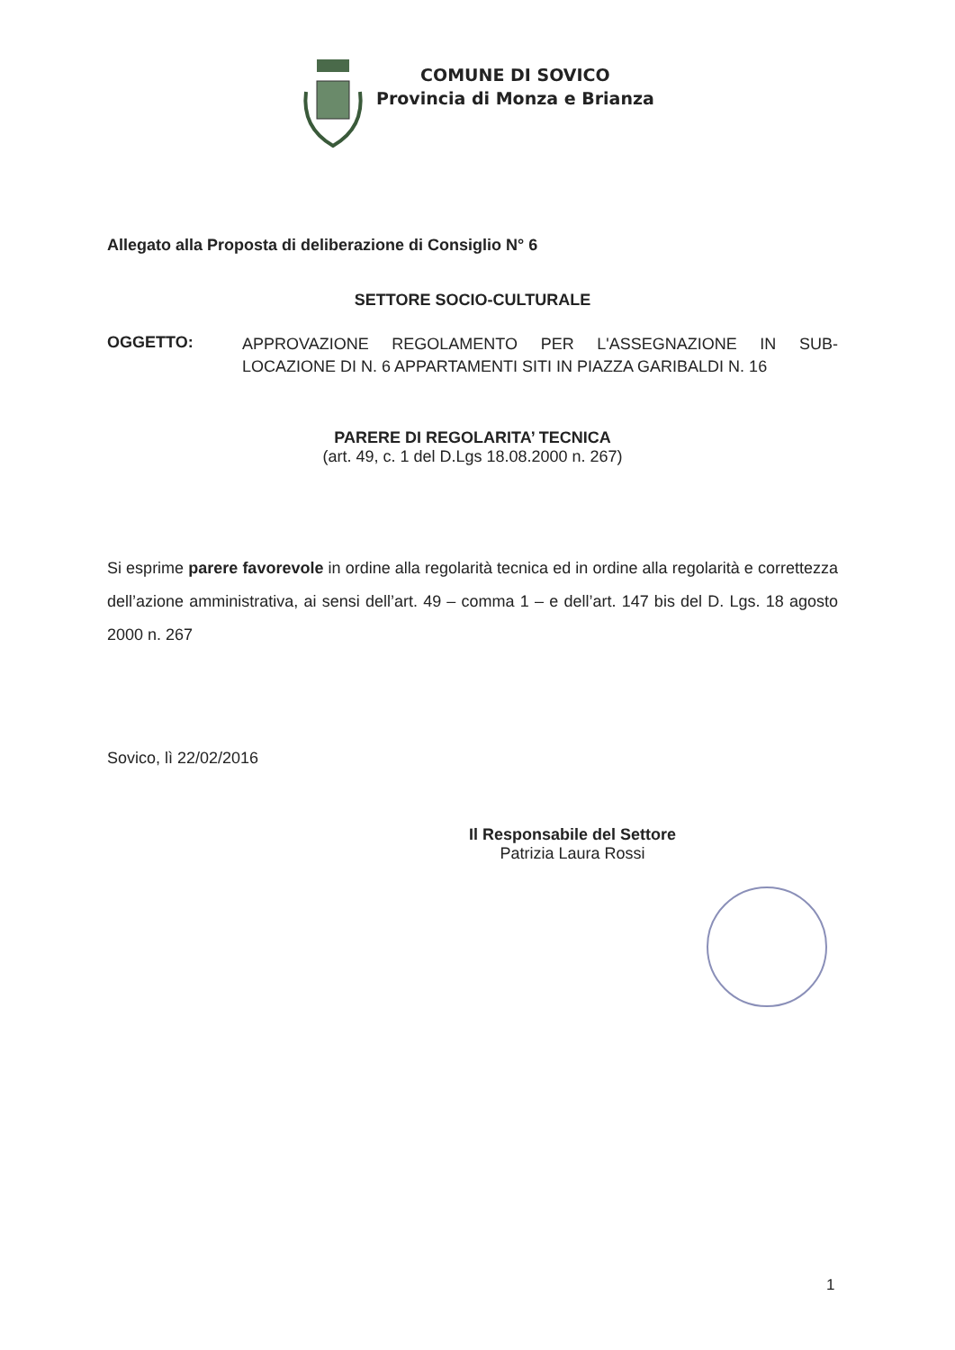COMUNE DI SOVICO
Provincia di Monza e Brianza
Allegato alla Proposta di deliberazione di Consiglio N° 6
SETTORE SOCIO-CULTURALE
OGGETTO:
APPROVAZIONE REGOLAMENTO PER L'ASSEGNAZIONE IN SUB-LOCAZIONE DI N. 6 APPARTAMENTI SITI IN PIAZZA GARIBALDI N. 16
PARERE DI REGOLARITA’ TECNICA
(art. 49, c. 1 del D.Lgs 18.08.2000 n. 267)
Si esprime parere favorevole in ordine alla regolarità tecnica ed in ordine alla regolarità e correttezza dell’azione amministrativa, ai sensi dell’art. 49 – comma 1 – e dell’art. 147 bis del D. Lgs. 18 agosto 2000 n. 267
Sovico, lì 22/02/2016
Il Responsabile del Settore
Patrizia Laura Rossi
1